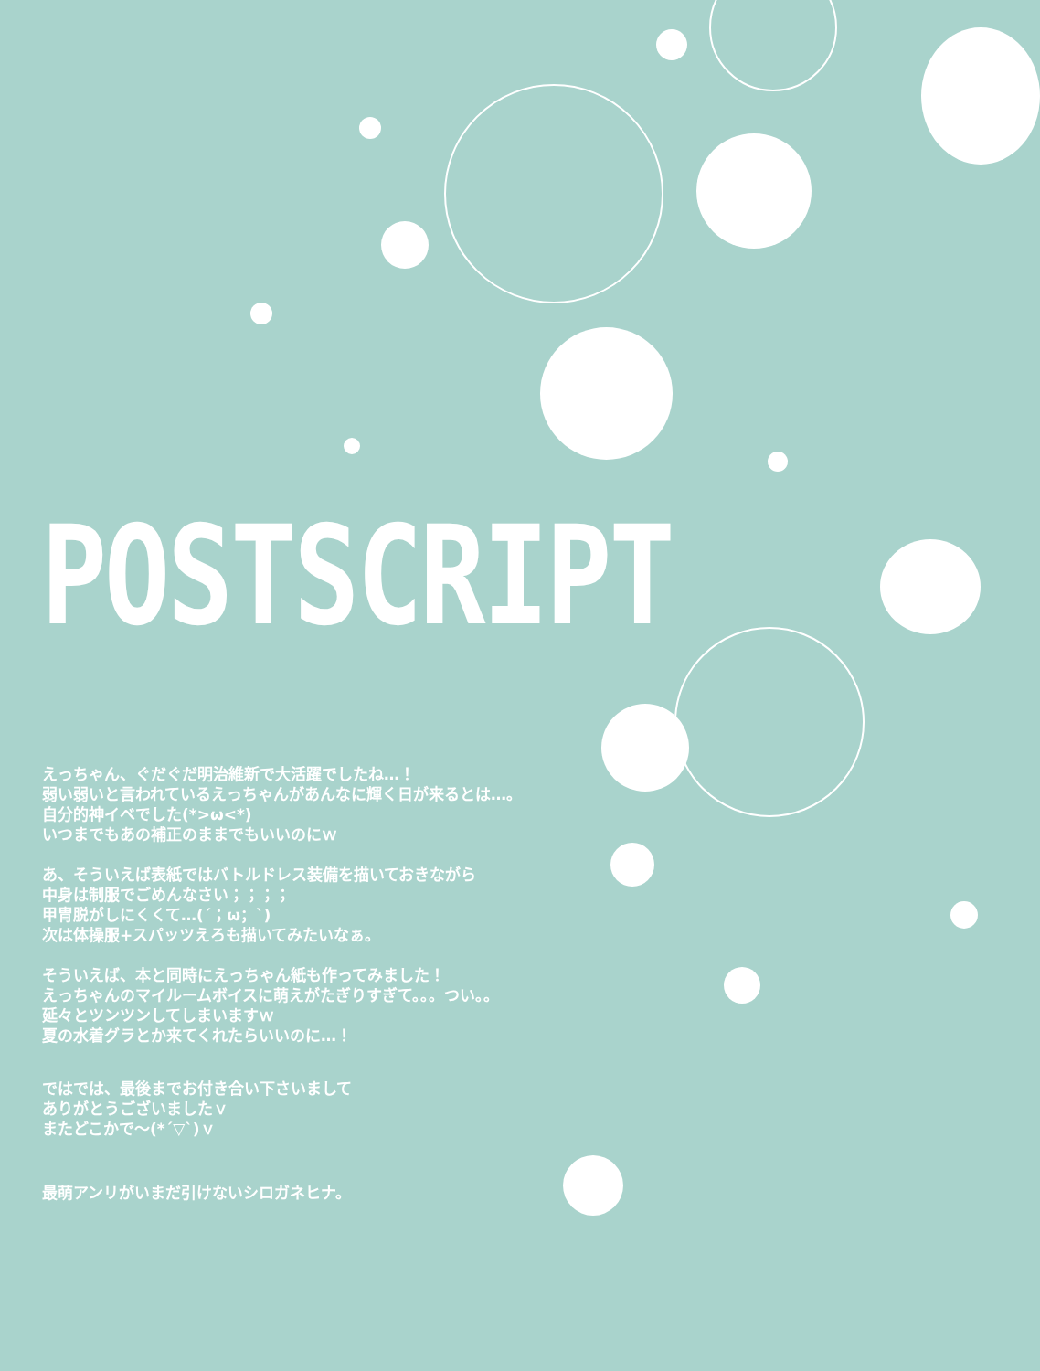POSTSCRIPT
えっちゃん、ぐだぐだ明治維新で大活躍でしたね…！
弱い弱いと言われているえっちゃんがあんなに輝く日が来るとは…。
自分的神イベでした(*>ω<*)
いつまでもあの補正のままでもいいのにｗ
あ、そういえば表紙ではバトルドレス装備を描いておきながら
中身は制服でごめんなさい；；；；
甲冑脱がしにくくて…(´；ω；`)
次は体操服+スパッツえろも描いてみたいなぁ。
そういえば、本と同時にえっちゃん紙も作ってみました！
えっちゃんのマイルームボイスに萌えがたぎりすぎて。。。つい。。
延々とツンツンしてしまいますｗ
夏の水着グラとか来てくれたらいいのに…！
ではでは、最後までお付き合い下さいまして
ありがとうございましたｖ
またどこかで～(*´▽`)ｖ
最萌アンリがいまだ引けないシロガネヒナ。